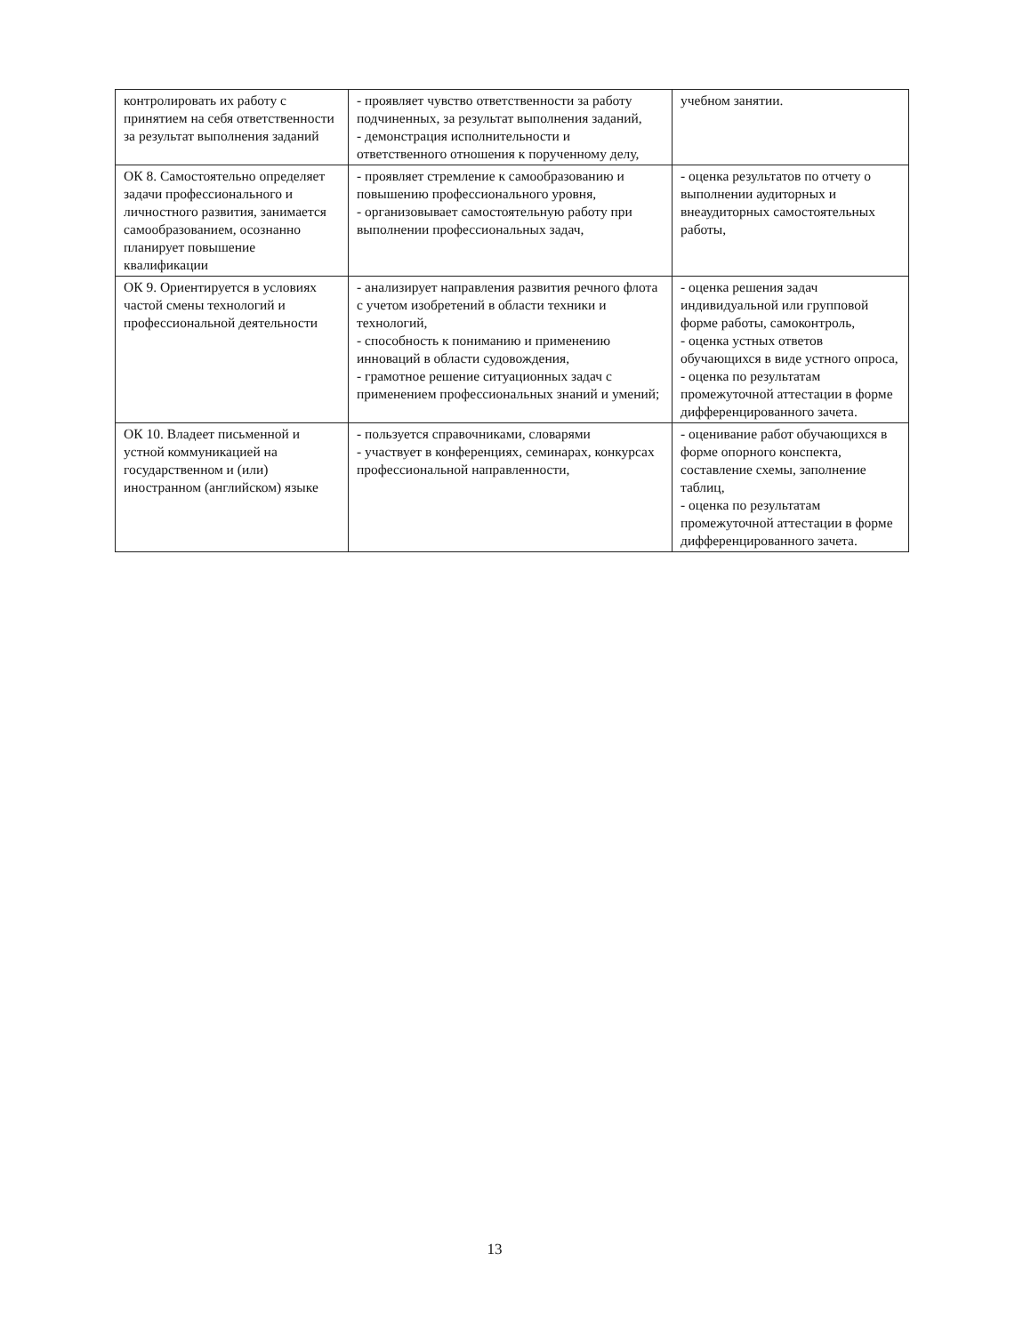| контролировать их работу с принятием на себя ответственности за результат выполнения заданий | - проявляет чувство ответственности за работу подчиненных, за результат выполнения заданий, - демонстрация исполнительности и ответственного отношения к порученному делу, | учебном занятии. |
| ОК 8. Самостоятельно определяет задачи профессионального и личностного развития, занимается самообразованием, осознанно планирует повышение квалификации | - проявляет стремление к самообразованию и повышению профессионального уровня, - организовывает самостоятельную работу при выполнении профессиональных задач, | - оценка результатов по отчету о выполнении аудиторных и внеаудиторных самостоятельных работы, |
| ОК 9. Ориентируется в условиях частой смены технологий и профессиональной деятельности | - анализирует направления развития речного флота с учетом изобретений в области техники и технологий, - способность к пониманию и применению инноваций в области судовождения, - грамотное решение ситуационных задач с применением профессиональных знаний и умений; | - оценка решения задач индивидуальной или групповой форме работы, самоконтроль, - оценка устных ответов обучающихся в виде устного опроса, - оценка по результатам промежуточной аттестации в форме дифференцированного зачета. |
| ОК 10. Владеет письменной и устной коммуникацией на государственном и (или) иностранном (английском) языке | - пользуется справочниками, словарями - участвует в конференциях, семинарах, конкурсах профессиональной направленности, | - оценивание работ обучающихся в форме опорного конспекта, составление схемы, заполнение таблиц, - оценка по результатам промежуточной аттестации в форме дифференцированного зачета. |
13